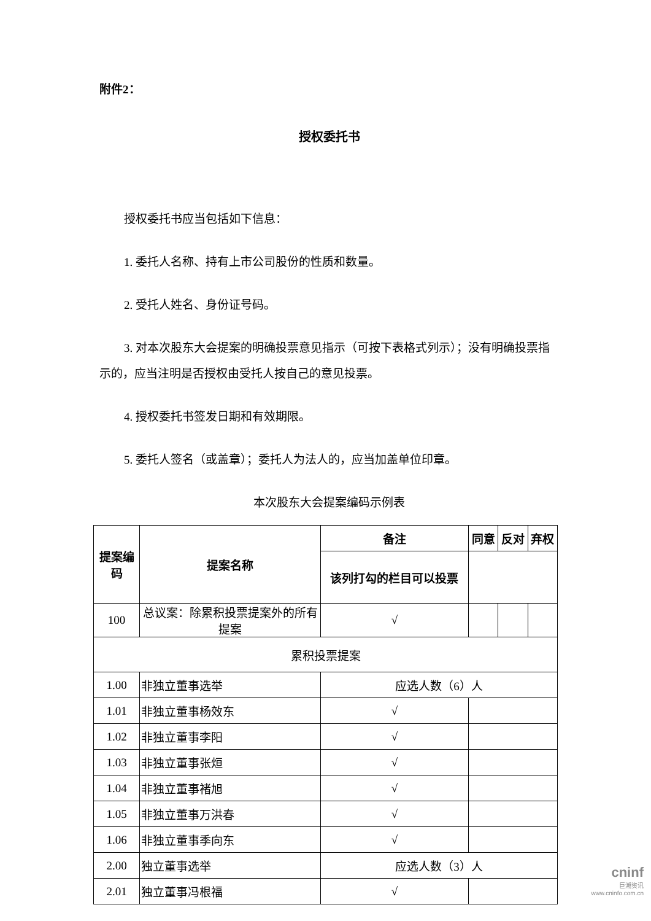附件2：
授权委托书
授权委托书应当包括如下信息：
1. 委托人名称、持有上市公司股份的性质和数量。
2. 受托人姓名、身份证号码。
3. 对本次股东大会提案的明确投票意见指示（可按下表格式列示）；没有明确投票指示的，应当注明是否授权由受托人按自己的意见投票。
4. 授权委托书签发日期和有效期限。
5. 委托人签名（或盖章）；委托人为法人的，应当加盖单位印章。
本次股东大会提案编码示例表
| 提案编码 | 提案名称 | 备注 | 同意 | 反对 | 弃权 |
| --- | --- | --- | --- | --- | --- |
| | | 该列打勾的栏目可以投票 | | | |
| 100 | 总议案：除累积投票提案外的所有提案 | √ | | | |
| 累积投票提案 | | | | | |
| 1.00 | 非独立董事选举 | 应选人数（6）人 | | | |
| 1.01 | 非独立董事杨效东 | √ | | | |
| 1.02 | 非独立董事李阳 | √ | | | |
| 1.03 | 非独立董事张烜 | √ | | | |
| 1.04 | 非独立董事褚旭 | √ | | | |
| 1.05 | 非独立董事万洪春 | √ | | | |
| 1.06 | 非独立董事季向东 | √ | | | |
| 2.00 | 独立董事选举 | 应选人数（3）人 | | | |
| 2.01 | 独立董事冯根福 | √ | | | |
cninf
巨潮资讯
www.cninfo.com.cn